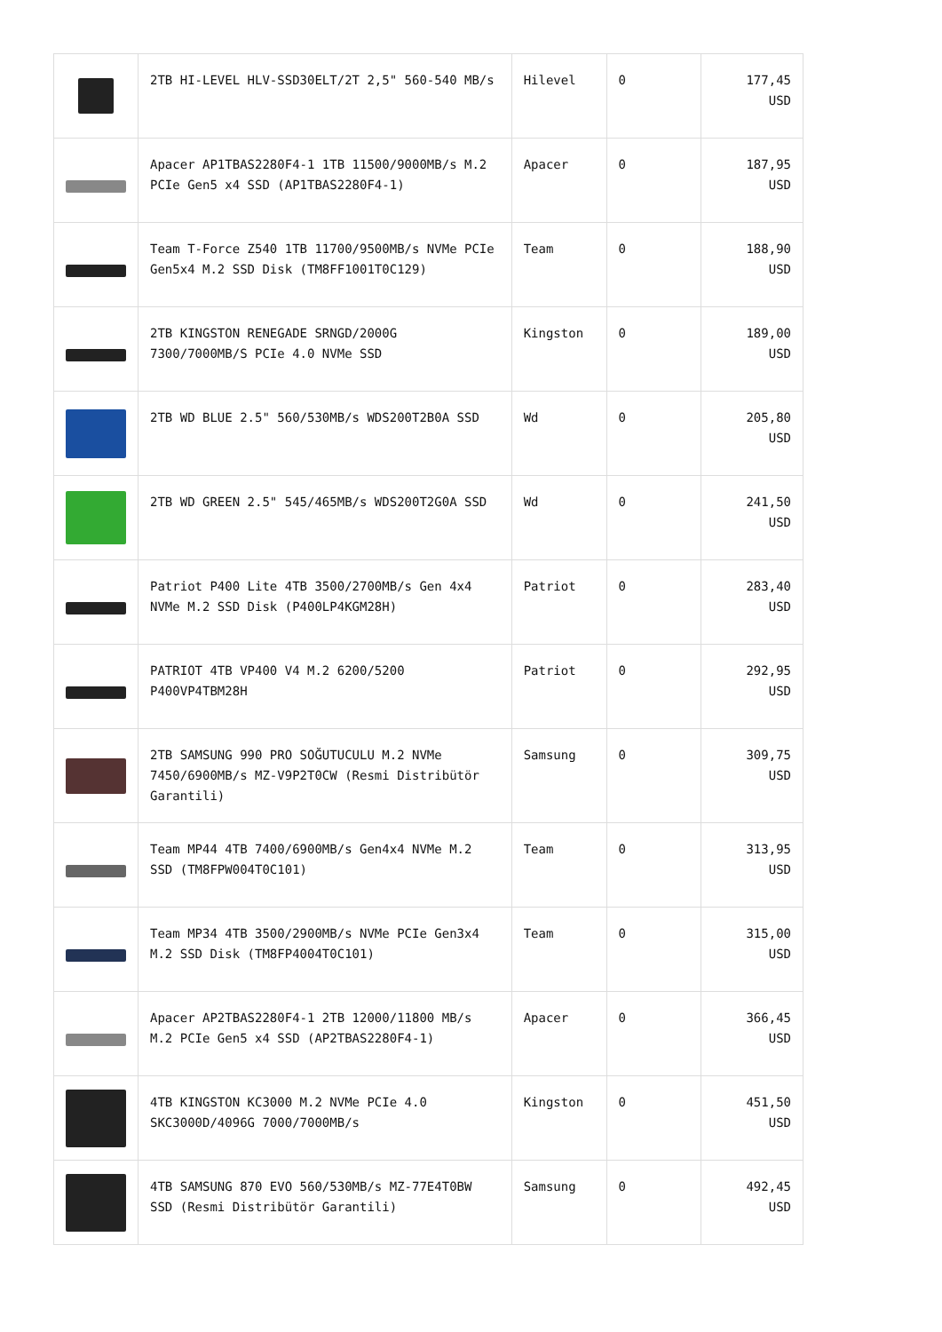| | 2TB HI-LEVEL HLV-SSD30ELT/2T 2,5" 560-540 MB/s | Hilevel | 0 | 177,45 USD |
| | Apacer AP1TBAS2280F4-1 1TB 11500/9000MB/s M.2 PCIe Gen5 x4 SSD (AP1TBAS2280F4-1) | Apacer | 0 | 187,95 USD |
| | Team T-Force Z540 1TB 11700/9500MB/s NVMe PCIe Gen5x4 M.2 SSD Disk (TM8FF1001T0C129) | Team | 0 | 188,90 USD |
| | 2TB KINGSTON RENEGADE SRNGD/2000G 7300/7000MB/S PCIe 4.0 NVMe SSD | Kingston | 0 | 189,00 USD |
| | 2TB WD BLUE 2.5" 560/530MB/s WDS200T2B0A SSD | Wd | 0 | 205,80 USD |
| | 2TB WD GREEN 2.5" 545/465MB/s WDS200T2G0A SSD | Wd | 0 | 241,50 USD |
| | Patriot P400 Lite 4TB 3500/2700MB/s Gen 4x4 NVMe M.2 SSD Disk (P400LP4KGM28H) | Patriot | 0 | 283,40 USD |
| | PATRIOT 4TB VP400 V4 M.2 6200/5200 P400VP4TBM28H | Patriot | 0 | 292,95 USD |
| | 2TB SAMSUNG 990 PRO SOĞUTUCULU M.2 NVMe 7450/6900MB/s MZ-V9P2T0CW (Resmi Distribütör Garantili) | Samsung | 0 | 309,75 USD |
| | Team MP44 4TB 7400/6900MB/s Gen4x4 NVMe M.2 SSD (TM8FPW004T0C101) | Team | 0 | 313,95 USD |
| | Team MP34 4TB 3500/2900MB/s NVMe PCIe Gen3x4 M.2 SSD Disk (TM8FP4004T0C101) | Team | 0 | 315,00 USD |
| | Apacer AP2TBAS2280F4-1 2TB 12000/11800 MB/s M.2 PCIe Gen5 x4 SSD (AP2TBAS2280F4-1) | Apacer | 0 | 366,45 USD |
| | 4TB KINGSTON KC3000 M.2 NVMe PCIe 4.0 SKC3000D/4096G 7000/7000MB/s | Kingston | 0 | 451,50 USD |
| | 4TB SAMSUNG 870 EVO 560/530MB/s MZ-77E4T0BW SSD (Resmi Distribütör Garantili) | Samsung | 0 | 492,45 USD |